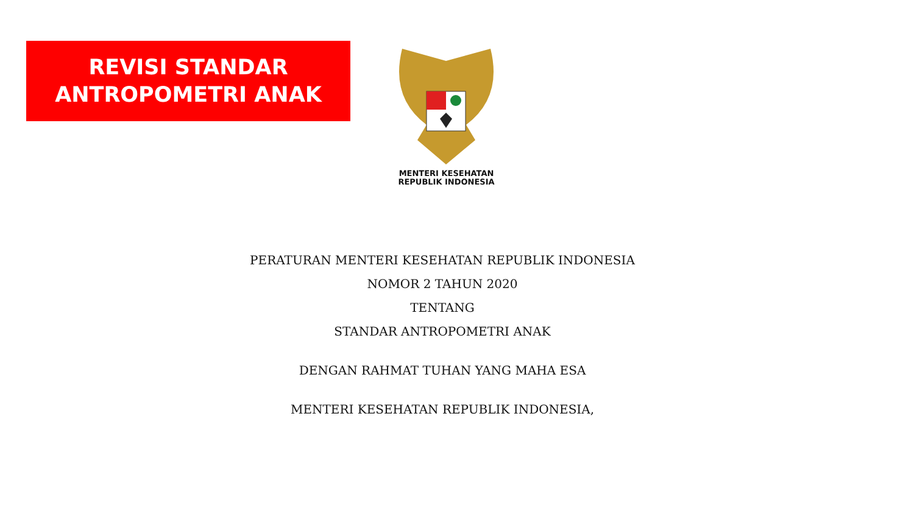REVISI STANDAR
ANTROPOMETRI ANAK
MENTERI KESEHATAN
REPUBLIK INDONESIA
PERATURAN MENTERI KESEHATAN REPUBLIK INDONESIA
NOMOR 2 TAHUN 2020
TENTANG
STANDAR ANTROPOMETRI ANAK
DENGAN RAHMAT TUHAN YANG MAHA ESA
MENTERI KESEHATAN REPUBLIK INDONESIA,